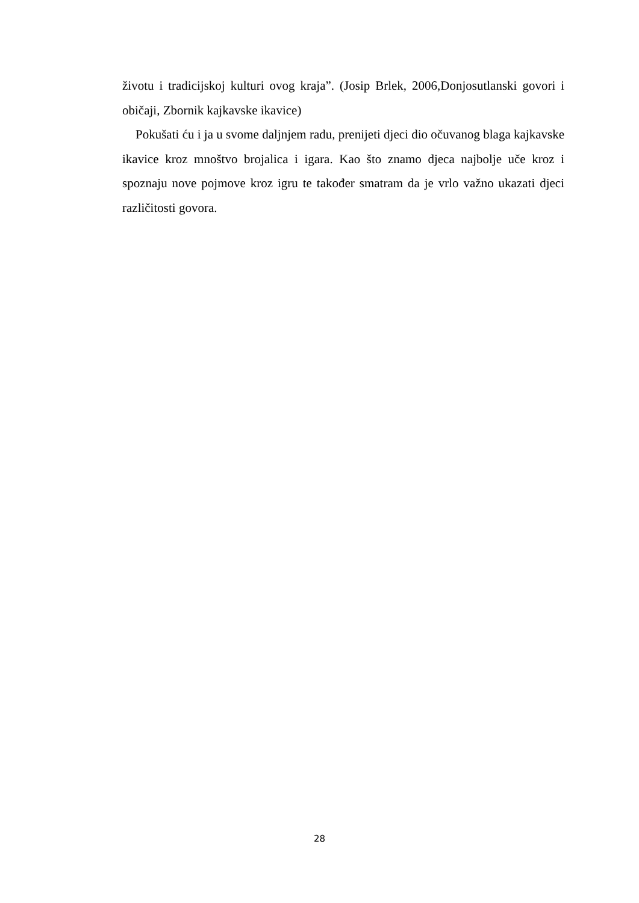životu i tradicijskoj kulturi ovog kraja”. (Josip Brlek, 2006,Donjosutlanski govori i običaji, Zbornik kajkavske ikavice)
Pokušati ću i ja u svome daljnjem radu, prenijeti djeci dio očuvanog blaga kajkavske ikavice kroz mnoštvo brojalica i igara. Kao što znamo djeca najbolje uče kroz i spoznaju nove pojmove kroz igru te također smatram da je vrlo važno ukazati djeci različitosti govora.
28